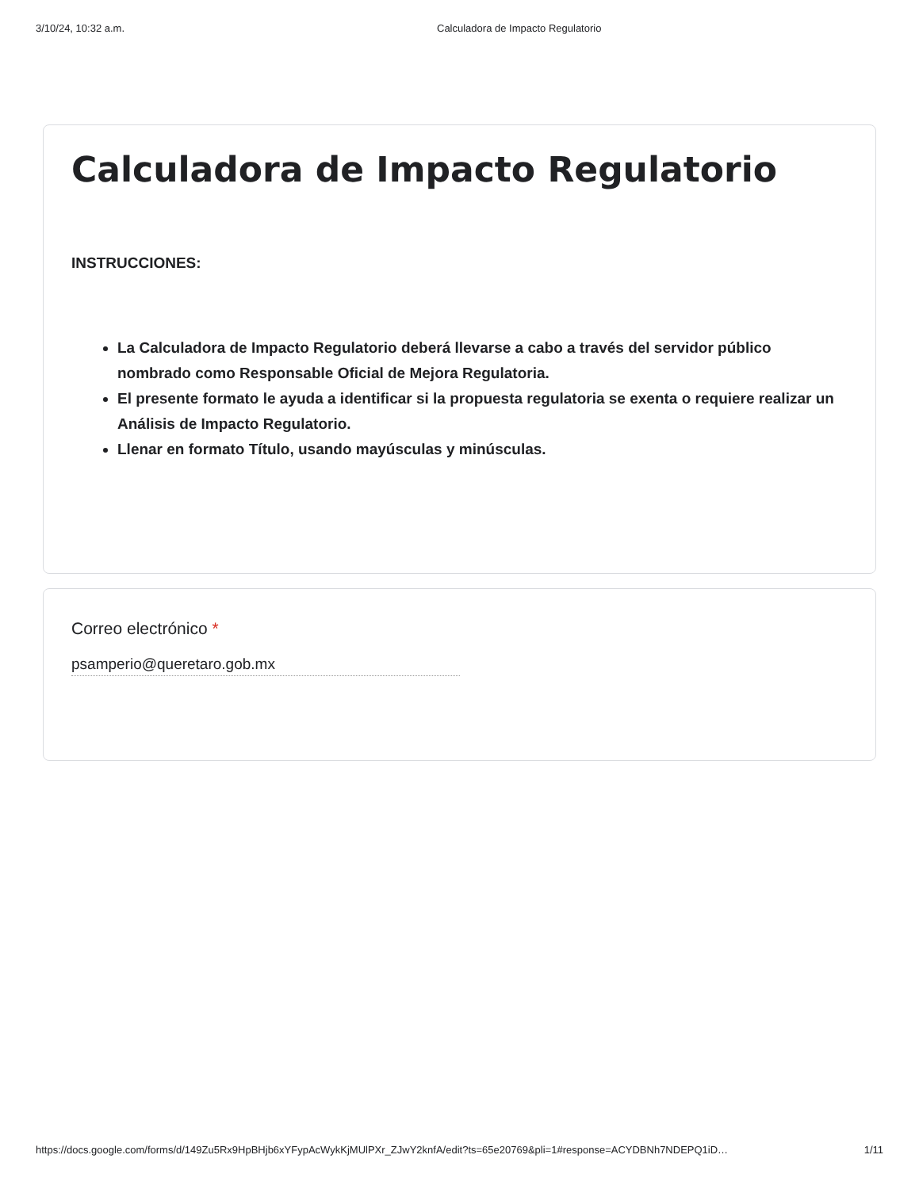3/10/24, 10:32 a.m. Calculadora de Impacto Regulatorio
Calculadora de Impacto Regulatorio
INSTRUCCIONES:
La Calculadora de Impacto Regulatorio deberá llevarse a cabo a través del servidor público nombrado como Responsable Oficial de Mejora Regulatoria.
El presente formato le ayuda a identificar si la propuesta regulatoria se exenta o requiere realizar un Análisis de Impacto Regulatorio.
Llenar en formato Título, usando mayúsculas y minúsculas.
Correo electrónico *
psamperio@queretaro.gob.mx
https://docs.google.com/forms/d/149Zu5Rx9HpBHjb6xYFypAcWykKjMUlPXr_ZJwY2knfA/edit?ts=65e20769&pli=1#response=ACYDBNh7NDEPQ1iD…
1/11